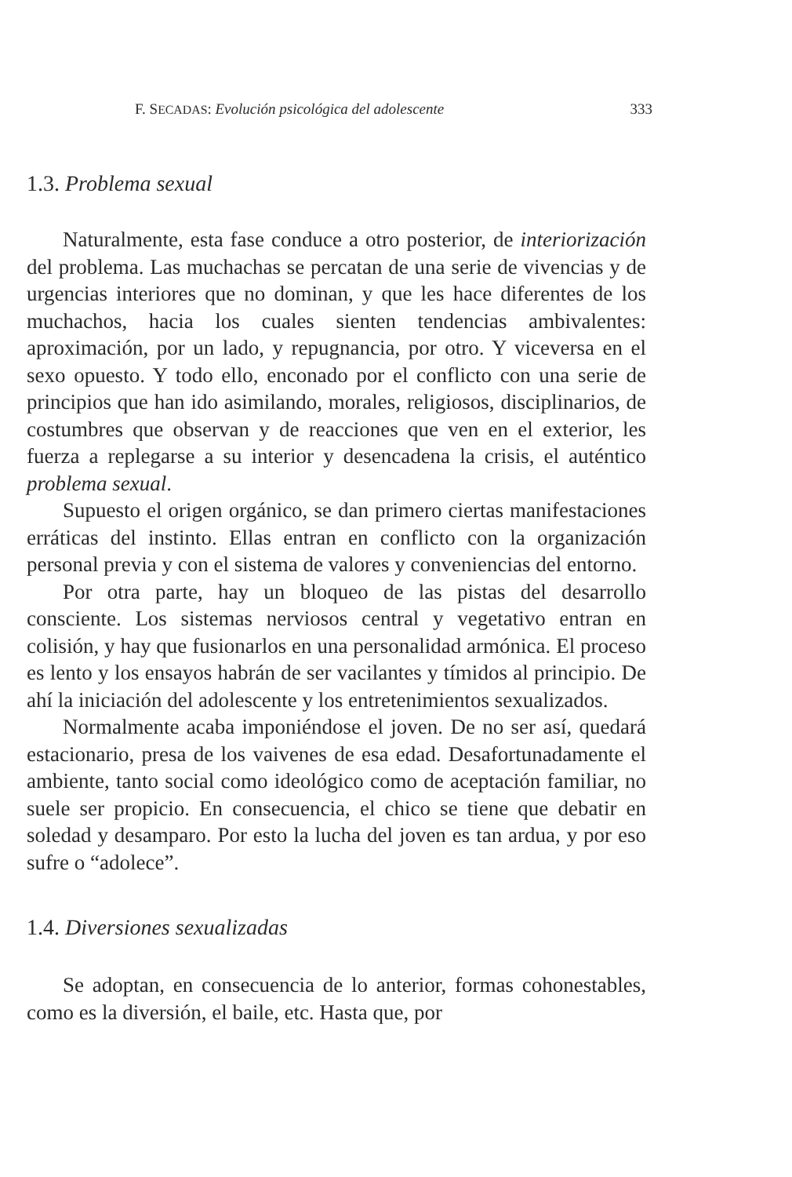F. SECADAS: Evolución psicológica del adolescente 333
1.3. Problema sexual
Naturalmente, esta fase conduce a otro posterior, de interiorización del problema. Las muchachas se percatan de una serie de vivencias y de urgencias interiores que no dominan, y que les hace diferentes de los muchachos, hacia los cuales sienten tendencias ambivalentes: aproximación, por un lado, y repugnancia, por otro. Y viceversa en el sexo opuesto. Y todo ello, enconado por el conflicto con una serie de principios que han ido asimilando, morales, religiosos, disciplinarios, de costumbres que observan y de reacciones que ven en el exterior, les fuerza a replegarse a su interior y desencadena la crisis, el auténtico problema sexual.
Supuesto el origen orgánico, se dan primero ciertas manifestaciones erráticas del instinto. Ellas entran en conflicto con la organización personal previa y con el sistema de valores y conveniencias del entorno.
Por otra parte, hay un bloqueo de las pistas del desarrollo consciente. Los sistemas nerviosos central y vegetativo entran en colisión, y hay que fusionarlos en una personalidad armónica. El proceso es lento y los ensayos habrán de ser vacilantes y tímidos al principio. De ahí la iniciación del adolescente y los entretenimientos sexualizados.
Normalmente acaba imponiéndose el joven. De no ser así, quedará estacionario, presa de los vaivenes de esa edad. Desafortunadamente el ambiente, tanto social como ideológico como de aceptación familiar, no suele ser propicio. En consecuencia, el chico se tiene que debatir en soledad y desamparo. Por esto la lucha del joven es tan ardua, y por eso sufre o “adolece”.
1.4. Diversiones sexualizadas
Se adoptan, en consecuencia de lo anterior, formas cohonestables, como es la diversión, el baile, etc. Hasta que, por